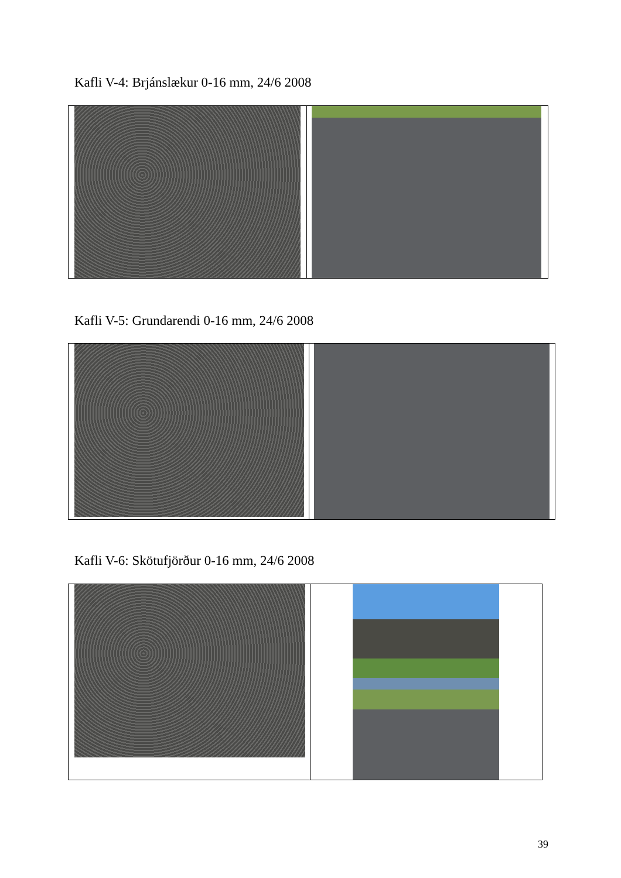Kafli V-4: Brjánslækur 0-16 mm, 24/6 2008
Kafli V-5: Grundarendi 0-16 mm, 24/6 2008
Kafli V-6: Skötufjörður 0-16 mm, 24/6 2008
39